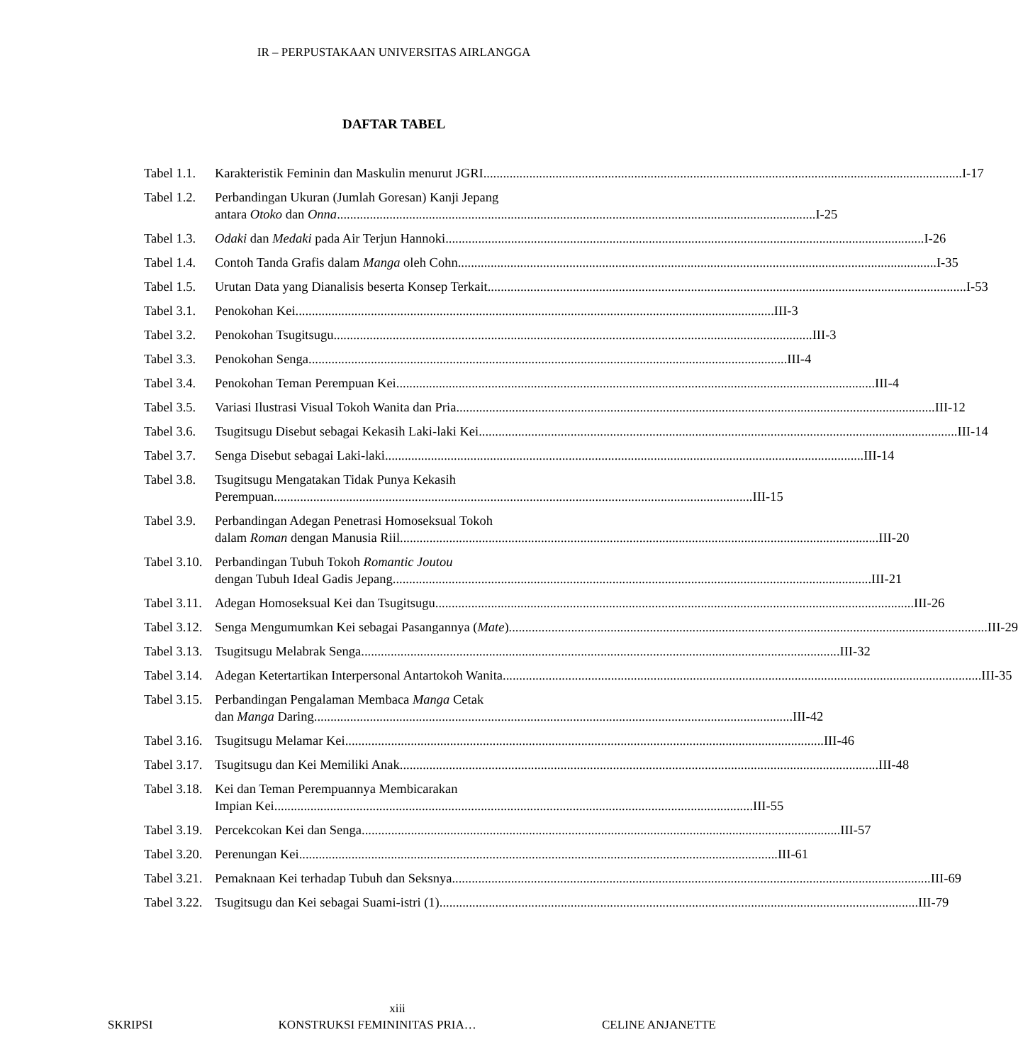IR – PERPUSTAKAAN UNIVERSITAS AIRLANGGA
DAFTAR TABEL
Tabel 1.1.
Karakteristik Feminin dan Maskulin menurut JGRI I-17
Tabel 1.2.
Perbandingan Ukuran (Jumlah Goresan) Kanji Jepang
antara Otoko dan Onna I-25
Tabel 1.3.
Odaki dan Medaki pada Air Terjun Hannoki I-26
Tabel 1.4.
Contoh Tanda Grafis dalam Manga oleh Cohn I-35
Tabel 1.5.
Urutan Data yang Dianalisis beserta Konsep Terkait I-53
Tabel 3.1.
Penokohan Kei III-3
Tabel 3.2.
Penokohan Tsugitsugu III-3
Tabel 3.3.
Penokohan Senga III-4
Tabel 3.4.
Penokohan Teman Perempuan Kei III-4
Tabel 3.5.
Variasi Ilustrasi Visual Tokoh Wanita dan Pria III-12
Tabel 3.6.
Tsugitsugu Disebut sebagai Kekasih Laki-laki Kei III-14
Tabel 3.7.
Senga Disebut sebagai Laki-laki III-14
Tabel 3.8.
Tsugitsugu Mengatakan Tidak Punya Kekasih
Perempuan III-15
Tabel 3.9.
Perbandingan Adegan Penetrasi Homoseksual Tokoh
dalam Roman dengan Manusia Riil III-20
Tabel 3.10.
Perbandingan Tubuh Tokoh Romantic Joutou
dengan Tubuh Ideal Gadis Jepang III-21
Tabel 3.11.
Adegan Homoseksual Kei dan Tsugitsugu III-26
Tabel 3.12.
Senga Mengumumkan Kei sebagai Pasangannya (Mate) III-29
Tabel 3.13.
Tsugitsugu Melabrak Senga III-32
Tabel 3.14.
Adegan Ketertartikan Interpersonal Antartokoh Wanita III-35
Tabel 3.15.
Perbandingan Pengalaman Membaca Manga Cetak
dan Manga Daring III-42
Tabel 3.16.
Tsugitsugu Melamar Kei III-46
Tabel 3.17.
Tsugitsugu dan Kei Memiliki Anak III-48
Tabel 3.18.
Kei dan Teman Perempuannya Membicarakan
Impian Kei III-55
Tabel 3.19.
Percekcokan Kei dan Senga III-57
Tabel 3.20.
Perenungan Kei III-61
Tabel 3.21.
Pemaknaan Kei terhadap Tubuh dan Seksnya III-69
Tabel 3.22.
Tsugitsugu dan Kei sebagai Suami-istri (1) III-79
xiii
SKRIPSI KONSTRUKSI FEMININITAS PRIA… CELINE ANJANETTE